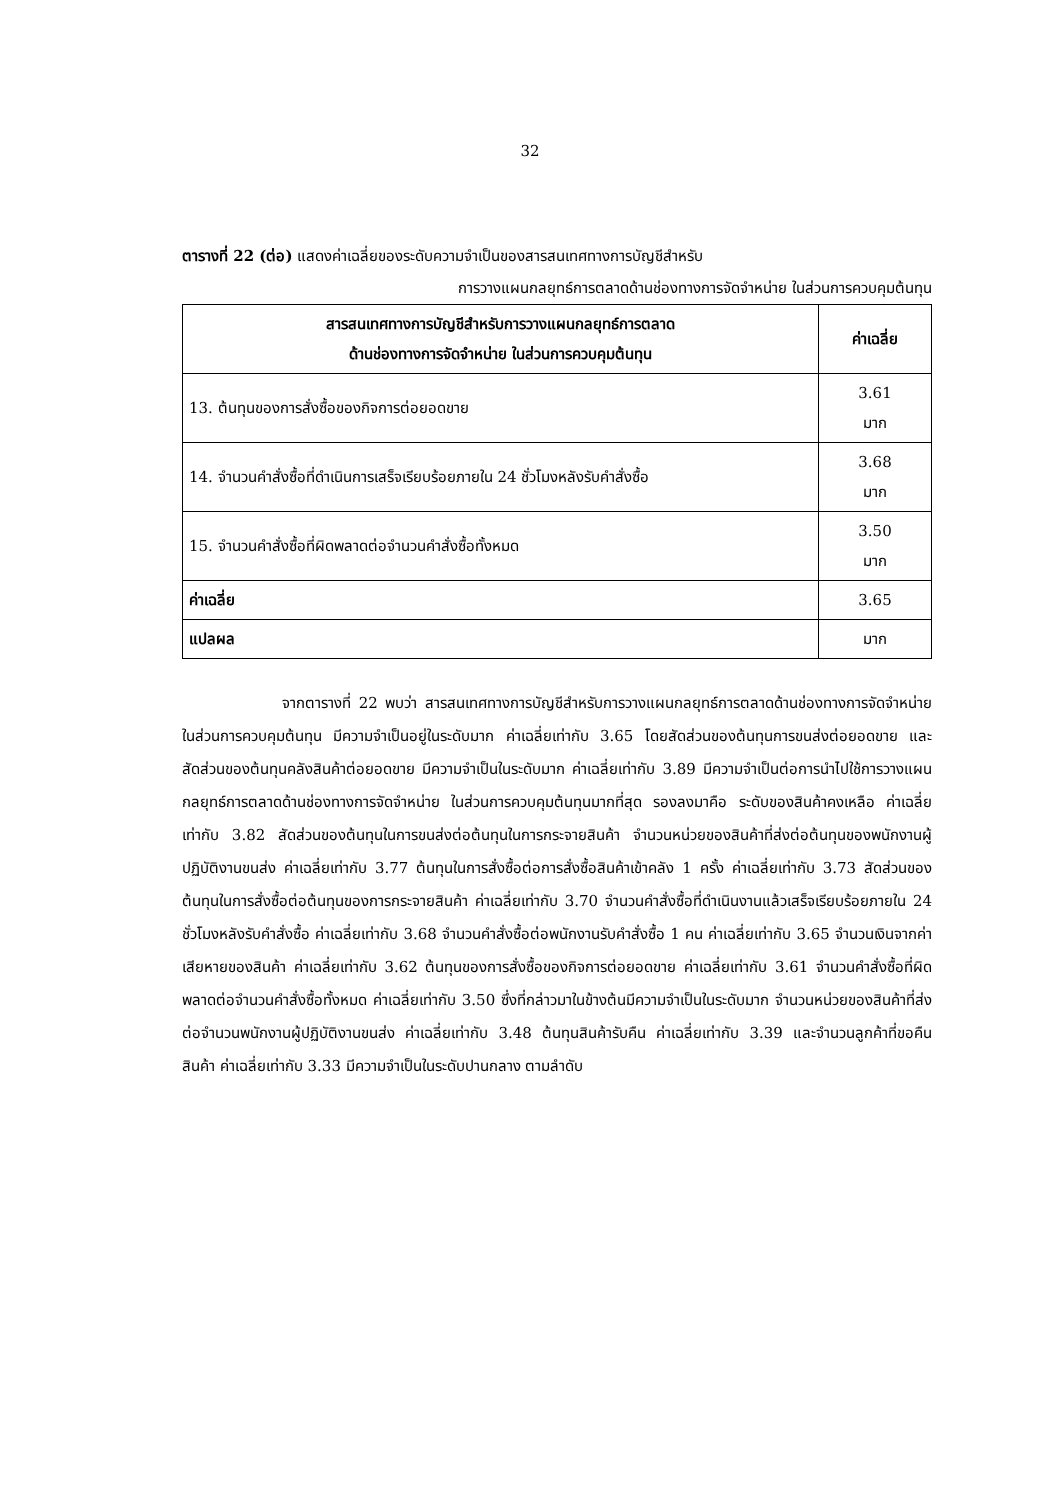32
ตารางที่ 22 (ต่อ) แสดงค่าเฉลี่ยของระดับความจำเป็นของสารสนเทศทางการบัญชีสำหรับ
การวางแผนกลยุทธ์การตลาดด้านช่องทางการจัดจำหน่าย ในส่วนการควบคุมต้นทุน
| สารสนเทศทางการบัญชีสำหรับการวางแผนกลยุทธ์การตลาด ด้านช่องทางการจัดจำหน่าย ในส่วนการควบคุมต้นทุน | ค่าเฉลี่ย |
| --- | --- |
| 13. ต้นทุนของการสั่งซื้อของกิจการต่อยอดขาย | 3.61 มาก |
| 14. จำนวนคำสั่งซื้อที่ดำเนินการเสร็จเรียบร้อยภายใน 24 ชั่วโมงหลังรับคำสั่งซื้อ | 3.68 มาก |
| 15. จำนวนคำสั่งซื้อที่ผิดพลาดต่อจำนวนคำสั่งซื้อทั้งหมด | 3.50 มาก |
| ค่าเฉลี่ย | 3.65 |
| แปลผล | มาก |
จากตารางที่ 22 พบว่า สารสนเทศทางการบัญชีสำหรับการวางแผนกลยุทธ์การตลาดด้านช่องทางการจัดจำหน่ายในส่วนการควบคุมต้นทุน มีความจำเป็นอยู่ในระดับมาก ค่าเฉลี่ยเท่ากับ 3.65 โดยสัดส่วนของต้นทุนการขนส่งต่อยอดขาย และสัดส่วนของต้นทุนคลังสินค้าต่อยอดขาย มีความจำเป็นในระดับมาก ค่าเฉลี่ยเท่ากับ 3.89 มีความจำเป็นต่อการนำไปใช้การวางแผนกลยุทธ์การตลาดด้านช่องทางการจัดจำหน่าย ในส่วนการควบคุมต้นทุนมากที่สุด รองลงมาคือ ระดับของสินค้าคงเหลือ ค่าเฉลี่ยเท่ากับ 3.82 สัดส่วนของต้นทุนในการขนส่งต่อต้นทุนในการกระจายสินค้า จำนวนหน่วยของสินค้าที่ส่งต่อต้นทุนของพนักงานผู้ปฏิบัติงานขนส่ง ค่าเฉลี่ยเท่ากับ 3.77 ต้นทุนในการสั่งซื้อต่อการสั่งซื้อสินค้าเข้าคลัง 1 ครั้ง ค่าเฉลี่ยเท่ากับ 3.73 สัดส่วนของต้นทุนในการสั่งซื้อต่อต้นทุนของการกระจายสินค้า ค่าเฉลี่ยเท่ากับ 3.70 จำนวนคำสั่งซื้อที่ดำเนินงานแล้วเสร็จเรียบร้อยภายใน 24 ชั่วโมงหลังรับคำสั่งซื้อ ค่าเฉลี่ยเท่ากับ 3.68 จำนวนคำสั่งซื้อต่อพนักงานรับคำสั่งซื้อ 1 คน ค่าเฉลี่ยเท่ากับ 3.65 จำนวนเงินจากค่าเสียหายของสินค้า ค่าเฉลี่ยเท่ากับ 3.62 ต้นทุนของการสั่งซื้อของกิจการต่อยอดขาย ค่าเฉลี่ยเท่ากับ 3.61 จำนวนคำสั่งซื้อที่ผิดพลาดต่อจำนวนคำสั่งซื้อทั้งหมด ค่าเฉลี่ยเท่ากับ 3.50 ซึ่งที่กล่าวมาในข้างต้นมีความจำเป็นในระดับมาก จำนวนหน่วยของสินค้าที่ส่งต่อจำนวนพนักงานผู้ปฏิบัติงานขนส่ง ค่าเฉลี่ยเท่ากับ 3.48 ต้นทุนสินค้ารับคืน ค่าเฉลี่ยเท่ากับ 3.39 และจำนวนลูกค้าที่ขอคืนสินค้า ค่าเฉลี่ยเท่ากับ 3.33 มีความจำเป็นในระดับปานกลาง ตามลำดับ